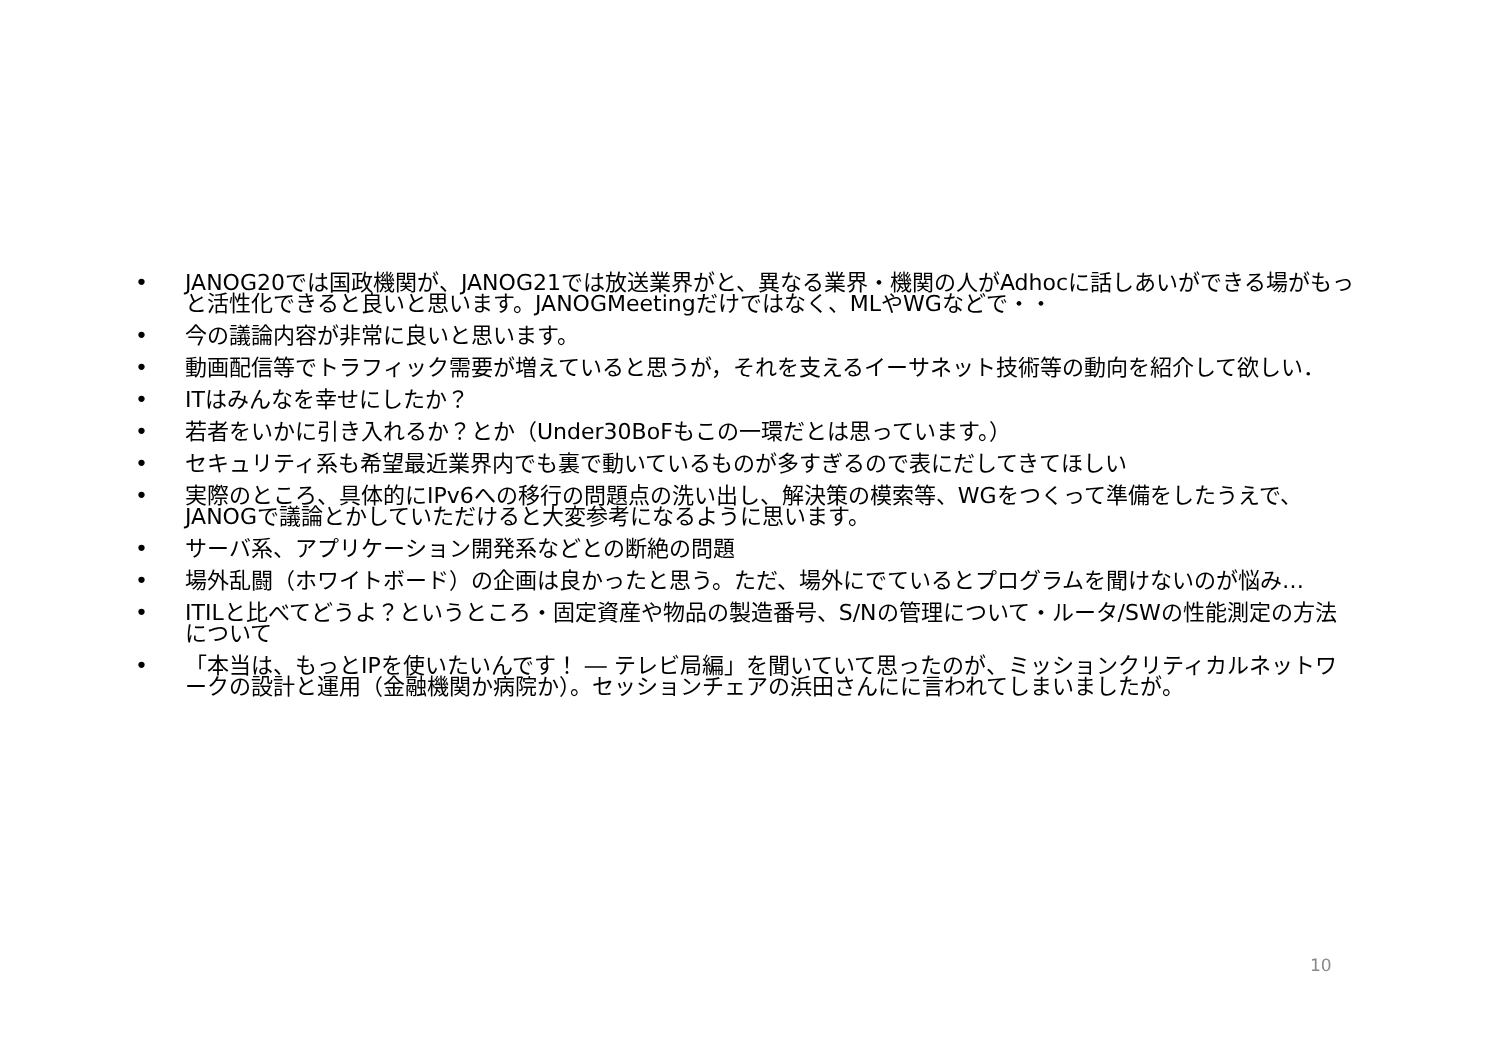• JANOG20では国政機関が、JANOG21では放送業界がと、異なる業界・機関の人がAdhocに話しあいができる場がもっと活性化できると良いと思います。JANOGMeetingだけではなく、MLやWGなどで・・
• 今の議論内容が非常に良いと思います。
• 動画配信等でトラフィック需要が増えていると思うが，それを支えるイーサネット技術等の動向を紹介して欲しい．
• ITはみんなを幸せにしたか？
• 若者をいかに引き入れるか？とか（Under30BoFもこの一環だとは思っています。）
• セキュリティ系も希望最近業界内でも裏で動いているものが多すぎるので表にだしてきてほしい
• 実際のところ、具体的にIPv6への移行の問題点の洗い出し、解決策の模索等、WGをつくって準備をしたうえで、JANOGで議論とかしていただけると大変参考になるように思います。
• サーバ系、アプリケーション開発系などとの断絶の問題
• 場外乱闘（ホワイトボード）の企画は良かったと思う。ただ、場外にでているとプログラムを聞けないのが悩み…
• ITILと比べてどうよ？というところ・固定資産や物品の製造番号、S/Nの管理について・ルータ/SWの性能測定の方法について
• 「本当は、もっとIPを使いたいんです！ ― テレビ局編」を聞いていて思ったのが、ミッションクリティカルネットワークの設計と運用（金融機関か病院か）。セッションチェアの浜田さんにに言われてしまいましたが。
10